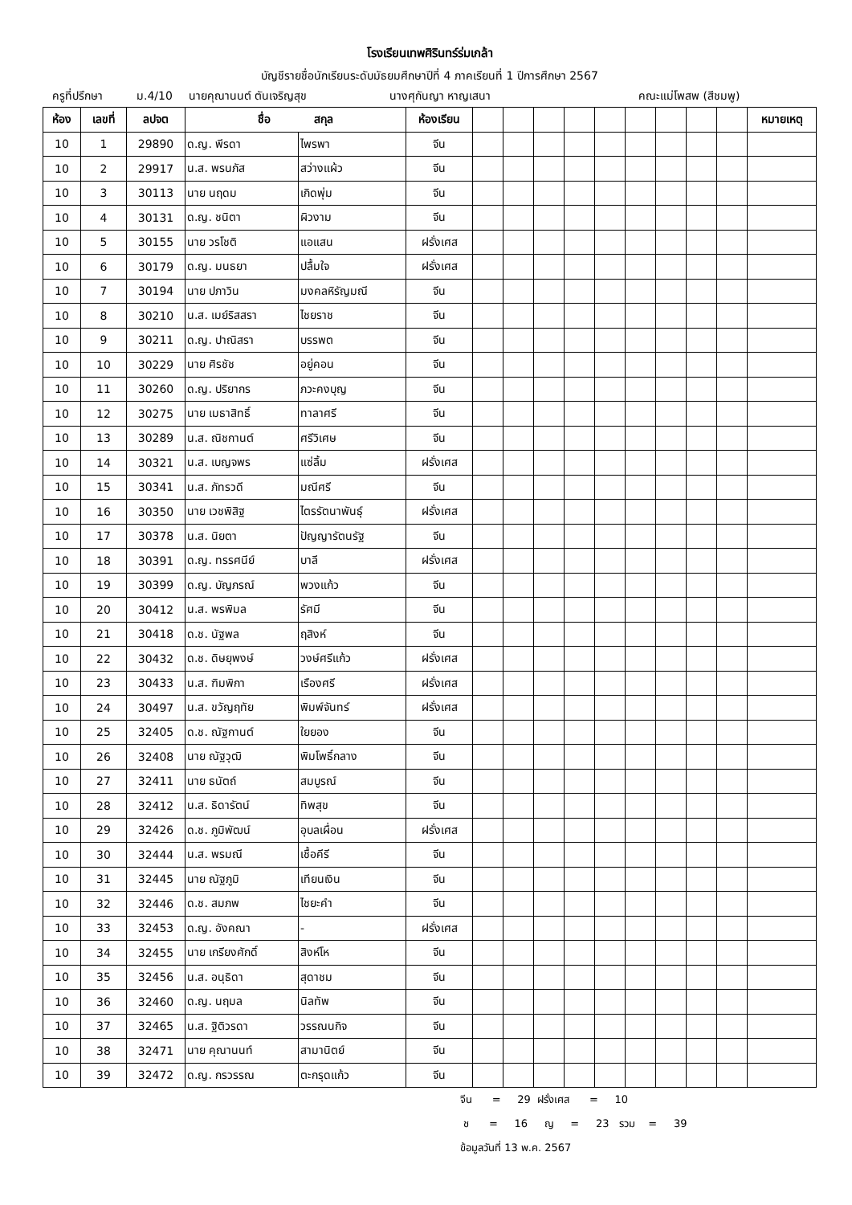โรงเรียนเทพศิรินทร์ร่มเกล้า
บัญชีรายชื่อนักเรียนระดับมัธยมศึกษาปีที่ 4 ภาคเรียนที่ 1 ปีการศึกษา 2567
ครูที่ปรึกษา ม.4/10 นายคุณานนต์ ตันเจริญสุข นางศุกันญา หาญเสนา คณะแม่โพสพ (สีชมพู)
| ห้อง | เลขที่ | ลปจต | ชื่อ สกุล | | ห้องเรียน | | | | | | | | | | หมายเหตุ |
| --- | --- | --- | --- | --- | --- | --- | --- | --- | --- | --- | --- | --- | --- | --- | --- |
| 10 | 1 | 29890 | ด.ญ. พีรดา | ไพรพา | จีน | | | | | | | | | | |
| 10 | 2 | 29917 | น.ส. พรนภัส | สว่างแผ้ว | จีน | | | | | | | | | | |
| 10 | 3 | 30113 | นาย นฤดม | เกิดพุ่ม | จีน | | | | | | | | | | |
| 10 | 4 | 30131 | ด.ญ. ชนิตา | ผิวงาม | จีน | | | | | | | | | | |
| 10 | 5 | 30155 | นาย วรโชติ | แอแสน | ฝรั่งเศส | | | | | | | | | | |
| 10 | 6 | 30179 | ด.ญ. มนธยา | ปลื้มใจ | ฝรั่งเศส | | | | | | | | | | |
| 10 | 7 | 30194 | นาย ปภาวิน | มงคลหิรัญมณี | จีน | | | | | | | | | | |
| 10 | 8 | 30210 | น.ส. เมย์ริสสรา | ไชยราช | จีน | | | | | | | | | | |
| 10 | 9 | 30211 | ด.ญ. ปาณิสรา | บรรพต | จีน | | | | | | | | | | |
| 10 | 10 | 30229 | นาย ศิรชัช | อยู่คอน | จีน | | | | | | | | | | |
| 10 | 11 | 30260 | ด.ญ. ปริยากร | ภวะคงบุญ | จีน | | | | | | | | | | |
| 10 | 12 | 30275 | นาย เมธาสิทธิ์ | ทาลาศรี | จีน | | | | | | | | | | |
| 10 | 13 | 30289 | น.ส. ณิชกานต์ | ศรีวิเศษ | จีน | | | | | | | | | | |
| 10 | 14 | 30321 | น.ส. เบญจพร | แซ่ลิ้ม | ฝรั่งเศส | | | | | | | | | | |
| 10 | 15 | 30341 | น.ส. ภัทรวดี | มณีศรี | จีน | | | | | | | | | | |
| 10 | 16 | 30350 | นาย เวชพิสิฐ | ไตรรัตนาพันธุ์ | ฝรั่งเศส | | | | | | | | | | |
| 10 | 17 | 30378 | น.ส. นิยตา | ปัญญารัตนรัฐ | จีน | | | | | | | | | | |
| 10 | 18 | 30391 | ด.ญ. ทรรศนีย์ | บาลี | ฝรั่งเศส | | | | | | | | | | |
| 10 | 19 | 30399 | ด.ญ. บัญภรณ์ | พวงแก้ว | จีน | | | | | | | | | | |
| 10 | 20 | 30412 | น.ส. พรพิมล | รัศมี | จีน | | | | | | | | | | |
| 10 | 21 | 30418 | ด.ช. นัฐพล | ฤสิงห์ | จีน | | | | | | | | | | |
| 10 | 22 | 30432 | ด.ช. ดิษยุพงษ์ | วงษ์ศรีแก้ว | ฝรั่งเศส | | | | | | | | | | |
| 10 | 23 | 30433 | น.ส. ฑิมพิกา | เรืองศรี | ฝรั่งเศส | | | | | | | | | | |
| 10 | 24 | 30497 | น.ส. ขวัญฤทัย | พิมพ์จันทร์ | ฝรั่งเศส | | | | | | | | | | |
| 10 | 25 | 32405 | ด.ช. ณัฐกานต์ | ใยยอง | จีน | | | | | | | | | | |
| 10 | 26 | 32408 | นาย ณัฐวุฒิ | พิมโพธิ์กลาง | จีน | | | | | | | | | | |
| 10 | 27 | 32411 | นาย ธนัตถ์ | สมบูรณ์ | จีน | | | | | | | | | | |
| 10 | 28 | 32412 | น.ส. ธิดารัตน์ | ทิพสุข | จีน | | | | | | | | | | |
| 10 | 29 | 32426 | ด.ช. ภูมิพัฒน์ | อุบลเผื่อน | ฝรั่งเศส | | | | | | | | | | |
| 10 | 30 | 32444 | น.ส. พรมณี | เชื้อคีรี | จีน | | | | | | | | | | |
| 10 | 31 | 32445 | นาย ณัฐภูมิ | เทียนเงิน | จีน | | | | | | | | | | |
| 10 | 32 | 32446 | ด.ช. สมภพ | ไชยะคำ | จีน | | | | | | | | | | |
| 10 | 33 | 32453 | ด.ญ. อังคณา | - | ฝรั่งเศส | | | | | | | | | | |
| 10 | 34 | 32455 | นาย เกรียงศักดิ์ | สิงห์โห | จีน | | | | | | | | | | |
| 10 | 35 | 32456 | น.ส. อนุธิดา | สุดาชม | จีน | | | | | | | | | | |
| 10 | 36 | 32460 | ด.ญ. นฤมล | นิลทัพ | จีน | | | | | | | | | | |
| 10 | 37 | 32465 | น.ส. ฐิติวรดา | วรรณนกิจ | จีน | | | | | | | | | | |
| 10 | 38 | 32471 | นาย คุณานนท์ | สามานิตย์ | จีน | | | | | | | | | | |
| 10 | 39 | 32472 | ด.ญ. กรวรรณ | ตะกรุดแก้ว | จีน | | | | | | | | | | |
จีน = 29 ฝรั่งเศส = 10
ช = 16 ญ = 23 รวม = 39
ข้อมูลวันที่ 13 พ.ค. 2567